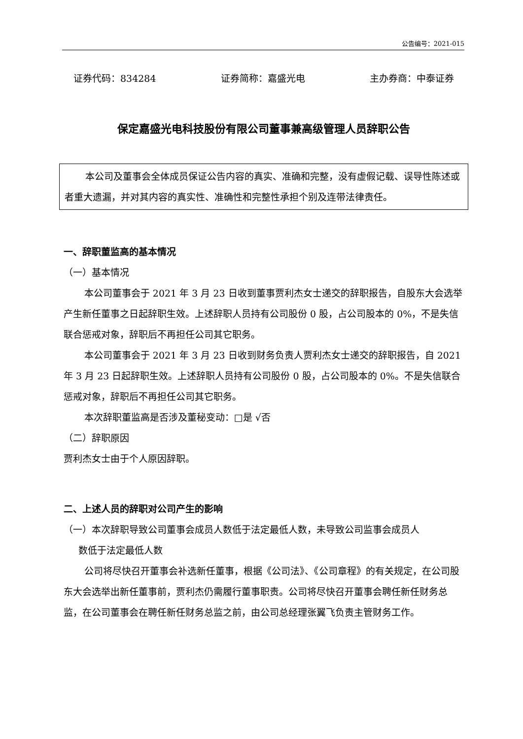公告编号：2021-015
证券代码：834284 证券简称：嘉盛光电 主办券商：中泰证券
保定嘉盛光电科技股份有限公司董事兼高级管理人员辞职公告
本公司及董事会全体成员保证公告内容的真实、准确和完整，没有虚假记载、误导性陈述或者重大遗漏，并对其内容的真实性、准确性和完整性承担个别及连带法律责任。
一、辞职董监高的基本情况
（一）基本情况
本公司董事会于 2021 年 3 月 23 日收到董事贾利杰女士递交的辞职报告，自股东大会选举产生新任董事之日起辞职生效。上述辞职人员持有公司股份 0 股，占公司股本的 0%，不是失信联合惩戒对象，辞职后不再担任公司其它职务。
本公司董事会于 2021 年 3 月 23 日收到财务负责人贾利杰女士递交的辞职报告，自 2021 年 3 月 23 日起辞职生效。上述辞职人员持有公司股份 0 股，占公司股本的 0%。不是失信联合惩戒对象，辞职后不再担任公司其它职务。
本次辞职董监高是否涉及董秘变动：□是 √否
（二）辞职原因
贾利杰女士由于个人原因辞职。
二、上述人员的辞职对公司产生的影响
（一）本次辞职导致公司董事会成员人数低于法定最低人数，未导致公司监事会成员人
数低于法定最低人数
公司将尽快召开董事会补选新任董事，根据《公司法》、《公司章程》的有关规定，在公司股东大会选举出新任董事前，贾利杰仍需履行董事职责。公司将尽快召开董事会聘任新任财务总监，在公司董事会在聘任新任财务总监之前，由公司总经理张翼飞负责主管财务工作。